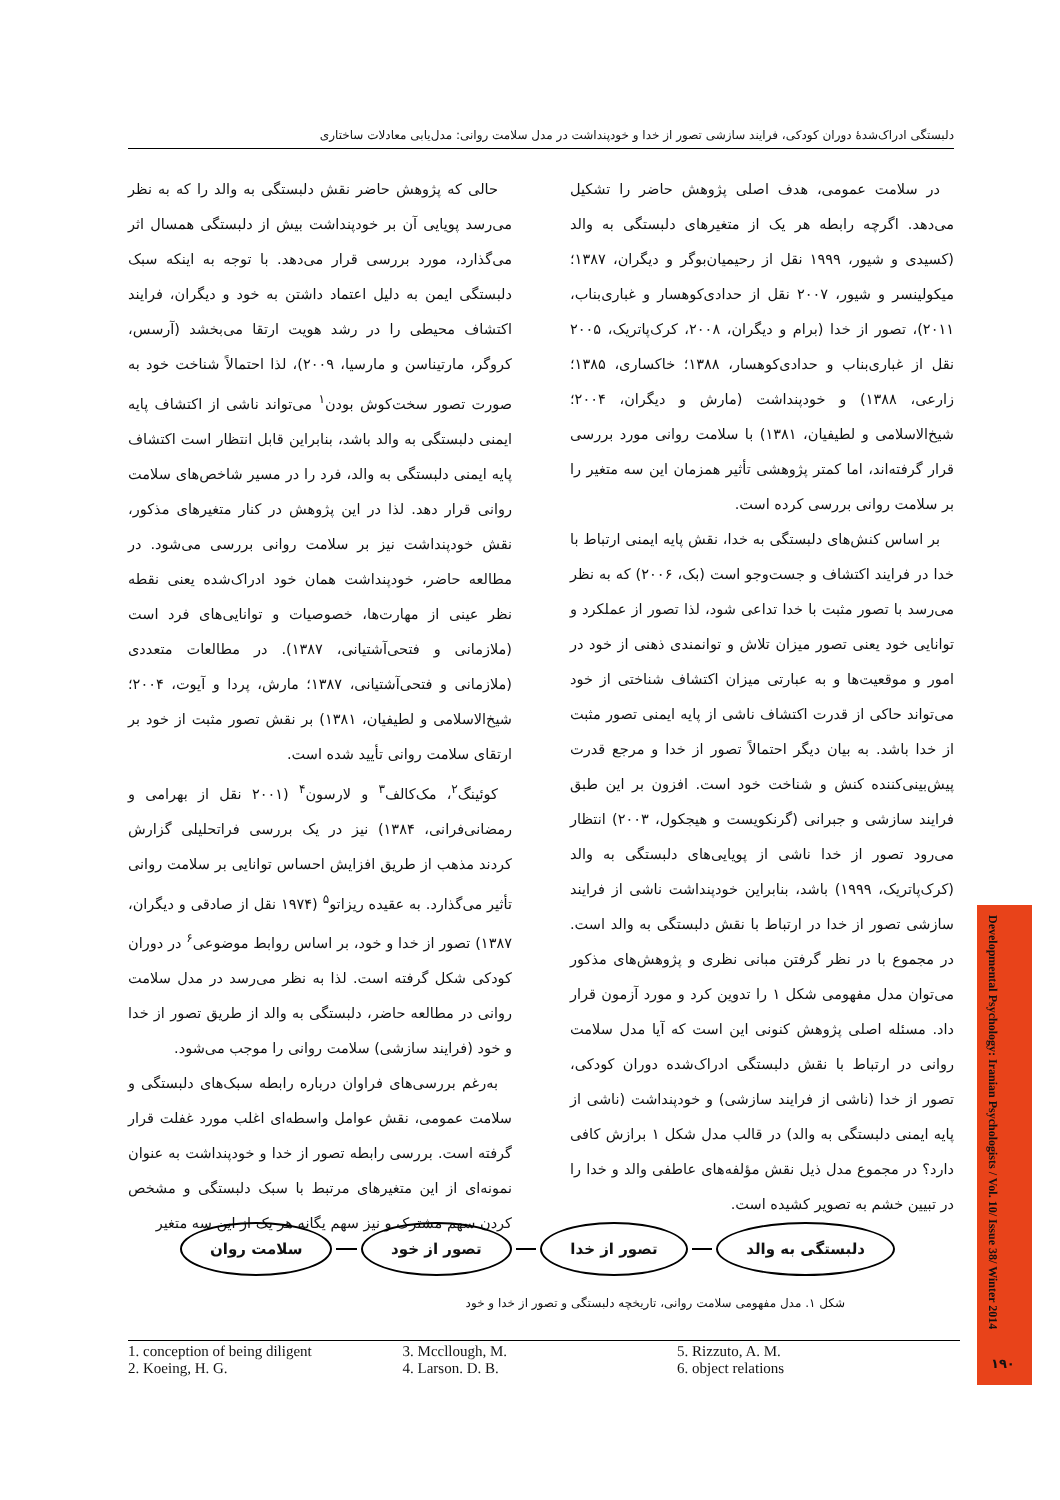دلبستگی ادراک‌شدهٔ دوران کودکی، فرایند سازشی تصور از خدا و خودپنداشت در مدل سلامت روانی: مدل‌یابی معادلات ساختاری
حالی که پژوهش حاضر نقش دلبستگی به والد را که به نظر می‌رسد پویایی آن بر خودپنداشت بیش از دلبستگی همسال اثر می‌گذارد، مورد بررسی قرار می‌دهد. با توجه به اینکه سبک دلبستگی ایمن به دلیل اعتماد داشتن به خود و دیگران، فرایند اکتشاف محیطی را در رشد هویت ارتقا می‌بخشد (آرسس، کروگر، مارتیناسن و مارسیا، ۲۰۰۹)، لذا احتمالاً شناخت خود به صورت تصور سخت‌کوش بودن<sup>۱</sup> می‌تواند ناشی از اکتشاف پایه ایمنی دلبستگی به والد باشد، بنابراین قابل انتظار است اکتشاف پایه ایمنی دلبستگی به والد، فرد را در مسیر شاخص‌های سلامت روانی قرار دهد. لذا در این پژوهش در کنار متغیرهای مذکور، نقش خودپنداشت نیز بر سلامت روانی بررسی می‌شود. در مطالعه حاضر، خودپنداشت همان خود ادراک‌شده یعنی نقطه نظر عینی از مهارت‌ها، خصوصیات و توانایی‌های فرد است (ملازمانی و فتحی‌آشتیانی، ۱۳۸۷). در مطالعات متعددی (ملازمانی و فتحی‌آشتیانی، ۱۳۸۷؛ مارش، پردا و آیوت، ۲۰۰۴؛ شیخ‌الاسلامی و لطیفیان، ۱۳۸۱) بر نقش تصور مثبت از خود بر ارتقای سلامت روانی تأیید شده است.
کوئینگ<sup>۲</sup>، مک‌کالف<sup>۳</sup> و لارسون<sup>۴</sup> (۲۰۰۱ نقل از بهرامی و رمضانی‌فرانی، ۱۳۸۴) نیز در یک بررسی فراتحلیلی گزارش کردند مذهب از طریق افزایش احساس توانایی بر سلامت روانی تأثیر می‌گذارد. به عقیده ریزاتو<sup>۵</sup> (۱۹۷۴ نقل از صادقی و دیگران، ۱۳۸۷) تصور از خدا و خود، بر اساس روابط موضوعی<sup>۶</sup> در دوران کودکی شکل گرفته است. لذا به نظر می‌رسد در مدل سلامت روانی در مطالعه حاضر، دلبستگی به والد از طریق تصور از خدا و خود (فرایند سازشی) سلامت روانی را موجب می‌شود.
به‌رغم بررسی‌های فراوان درباره رابطه سبک‌های دلبستگی و سلامت عمومی، نقش عوامل واسطه‌ای اغلب مورد غفلت قرار گرفته است. بررسی رابطه تصور از خدا و خودپنداشت به عنوان نمونه‌ای از این متغیرهای مرتبط با سبک دلبستگی و مشخص کردن سهم مشترک و نیز سهم یگانه هر یک از این سه متغیر
در سلامت عمومی، هدف اصلی پژوهش حاضر را تشکیل می‌دهد. اگرچه رابطه هر یک از متغیرهای دلبستگی به والد (کسیدی و شیور، ۱۹۹۹ نقل از رحیمیان‌بوگر و دیگران، ۱۳۸۷؛ میکولینسر و شیور، ۲۰۰۷ نقل از حدادی‌کوهسار و غباری‌بناب، ۲۰۱۱)، تصور از خدا (برام و دیگران، ۲۰۰۸، کرک‌پاتریک، ۲۰۰۵ نقل از غباری‌بناب و حدادی‌کوهسار، ۱۳۸۸؛ خاکساری، ۱۳۸۵؛ زارعی، ۱۳۸۸) و خودپنداشت (مارش و دیگران، ۲۰۰۴؛ شیخ‌الاسلامی و لطیفیان، ۱۳۸۱) با سلامت روانی مورد بررسی قرار گرفته‌اند، اما کمتر پژوهشی تأثیر همزمان این سه متغیر را بر سلامت روانی بررسی کرده است.
بر اساس کنش‌های دلبستگی به خدا، نقش پایه ایمنی ارتباط با خدا در فرایند اکتشاف و جست‌وجو است (بک، ۲۰۰۶) که به نظر می‌رسد با تصور مثبت با خدا تداعی شود، لذا تصور از عملکرد و توانایی خود یعنی تصور میزان تلاش و توانمندی ذهنی از خود در امور و موقعیت‌ها و به عبارتی میزان اکتشاف شناختی از خود می‌تواند حاکی از قدرت اکتشاف ناشی از پایه ایمنی تصور مثبت از خدا باشد. به بیان دیگر احتمالاً تصور از خدا و مرجع قدرت پیش‌بینی‌کننده کنش و شناخت خود است. افزون بر این طبق فرایند سازشی و جبرانی (گرنکویست و هیجکول، ۲۰۰۳) انتظار می‌رود تصور از خدا ناشی از پویایی‌های دلبستگی به والد (کرک‌پاتریک، ۱۹۹۹) باشد، بنابراین خودپنداشت ناشی از فرایند سازشی تصور از خدا در ارتباط با نقش دلبستگی به والد است. در مجموع با در نظر گرفتن مبانی نظری و پژوهش‌های مذکور می‌توان مدل مفهومی شکل ۱ را تدوین کرد و مورد آزمون قرار داد. مسئله اصلی پژوهش کنونی این است که آیا مدل سلامت روانی در ارتباط با نقش دلبستگی ادراک‌شده دوران کودکی، تصور از خدا (ناشی از فرایند سازشی) و خودپنداشت (ناشی از پایه ایمنی دلبستگی به والد) در قالب مدل شکل ۱ برازش کافی دارد؟ در مجموع مدل ذیل نقش مؤلفه‌های عاطفی والد و خدا را در تبیین خشم به تصویر کشیده است.
سلامت روان تصور از خود تصور از خدا دلبستگی به والد
شکل ۱. مدل مفهومی سلامت روانی، تاریخچه دلبستگی و تصور از خدا و خود
1. conception of being diligent
2. Koeing, H. G.
3. Mccllough, M.
4. Larson. D. B.
5. Rizzuto, A. M.
6. object relations
Developmental Psychology: Iranian Psychologists / Vol. 10/ Issue 38/ Winter 2014
۱۹۰